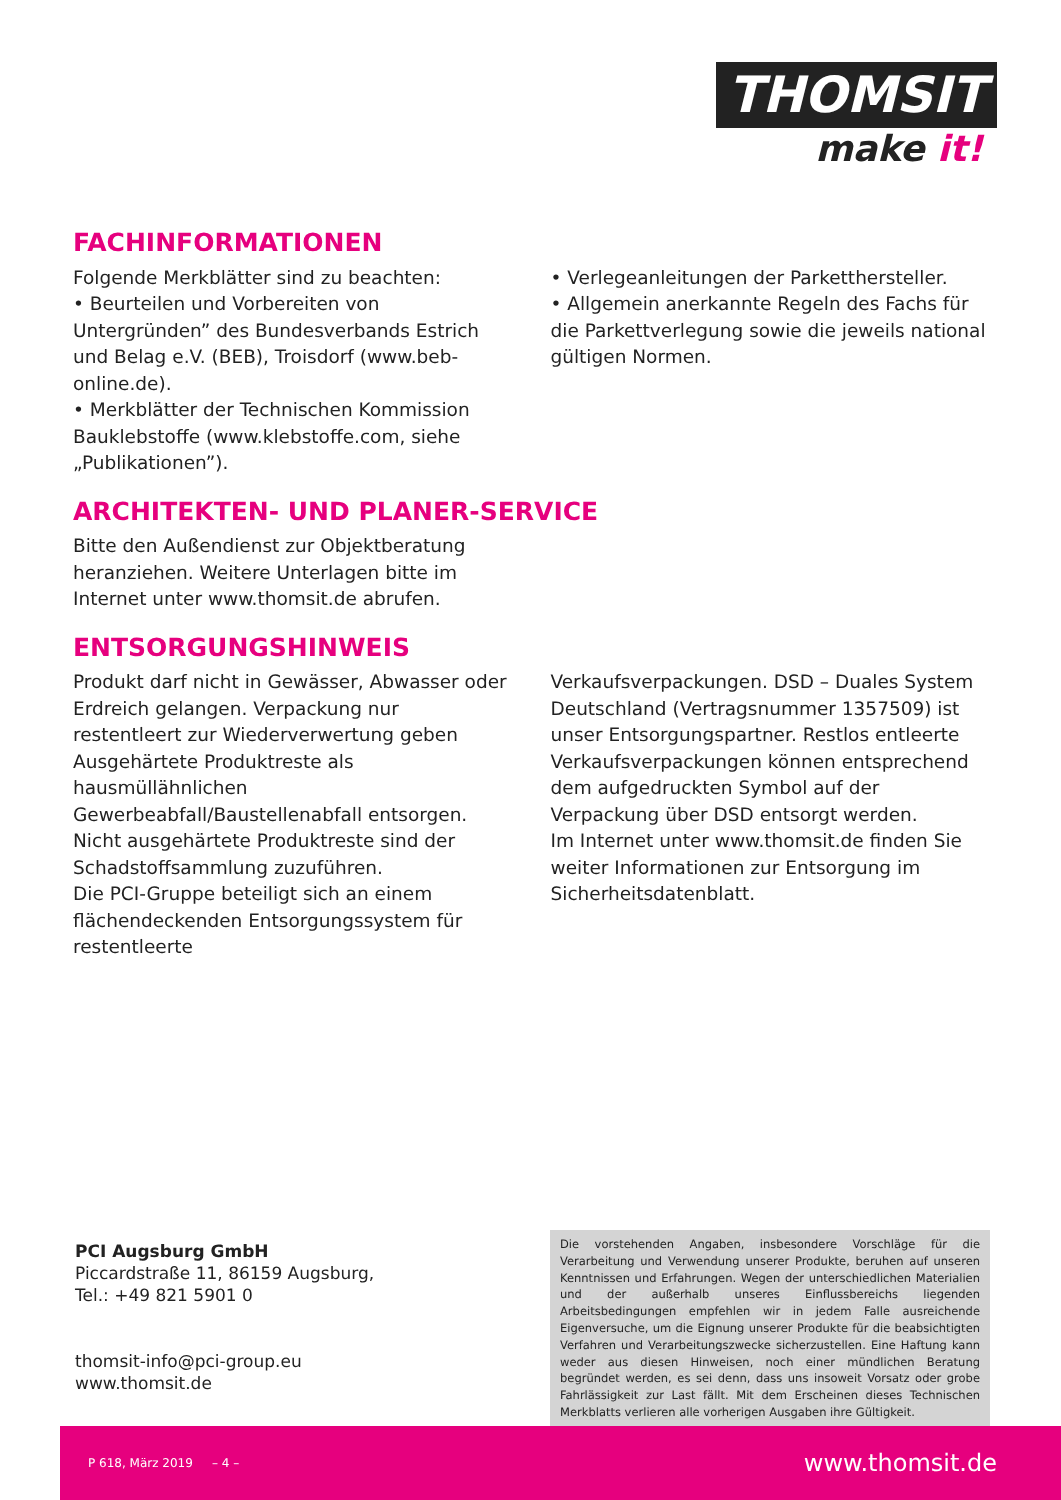THOMSIT
make it!
FACHINFORMATIONEN
Folgende Merkblätter sind zu beachten:
• Beurteilen und Vorbereiten von Untergründen” des Bundesverbands Estrich und Belag e.V. (BEB), Troisdorf (www.beb-online.de).
• Merkblätter der Technischen Kommission Bauklebstoffe (www.klebstoffe.com, siehe „Publikationen”).
• Verlegeanleitungen der Parketthersteller.
• Allgemein anerkannte Regeln des Fachs für die Parkettverlegung sowie die jeweils national gültigen Normen.
ARCHITEKTEN- UND PLANER-SERVICE
Bitte den Außendienst zur Objektberatung heranziehen. Weitere Unterlagen bitte im Internet unter www.thomsit.de abrufen.
ENTSORGUNGSHINWEIS
Produkt darf nicht in Gewässer, Abwasser oder Erdreich gelangen. Verpackung nur restentleert zur Wiederverwertung geben Ausgehärtete Produktreste als hausmüllähnlichen Gewerbeabfall/Baustellenabfall entsorgen. Nicht ausgehärtete Produktreste sind der Schadstoffsammlung zuzuführen.
Die PCI-Gruppe beteiligt sich an einem flächendeckenden Entsorgungssystem für restentleerte
Verkaufsverpackungen. DSD – Duales System Deutschland (Vertragsnummer 1357509) ist unser Entsorgungspartner. Restlos entleerte Verkaufsverpackungen können entsprechend dem aufgedruckten Symbol auf der Verpackung über DSD entsorgt werden.
Im Internet unter www.thomsit.de finden Sie weiter Informationen zur Entsorgung im Sicherheitsdatenblatt.
PCI Augsburg GmbH
Piccardstraße 11, 86159 Augsburg,
Tel.: +49 821 5901 0
thomsit-info@pci-group.eu
www.thomsit.de
Die vorstehenden Angaben, insbesondere Vorschläge für die Verarbeitung und Verwendung unserer Produkte, beruhen auf unseren Kenntnissen und Erfahrungen. Wegen der unterschiedlichen Materialien und der außerhalb unseres Einflussbereichs liegenden Arbeitsbedingungen empfehlen wir in jedem Falle ausreichende Eigenversuche, um die Eignung unserer Produkte für die beabsichtigten Verfahren und Verarbeitungszwecke sicherzustellen. Eine Haftung kann weder aus diesen Hinweisen, noch einer mündlichen Beratung begründet werden, es sei denn, dass uns insoweit Vorsatz oder grobe Fahrlässigkeit zur Last fällt. Mit dem Erscheinen dieses Technischen Merkblatts verlieren alle vorherigen Ausgaben ihre Gültigkeit.
P 618, März 2019 – 4 – www.thomsit.de